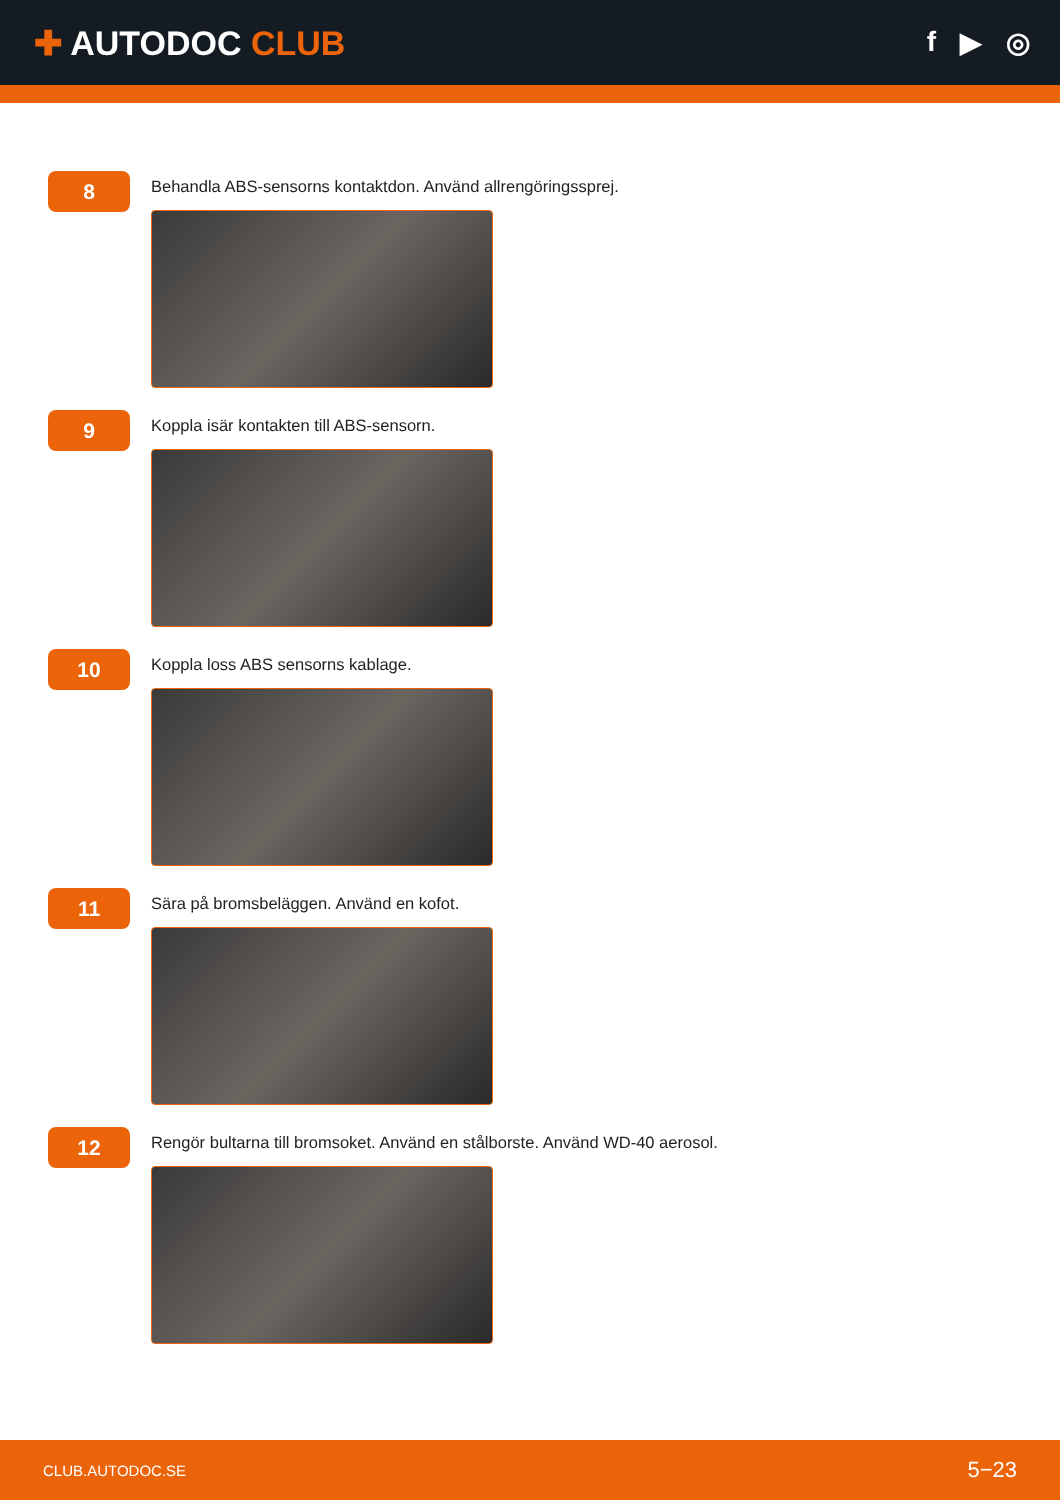✚ AUTODOC CLUB
f ▶ ◎
8
Behandla ABS-sensorns kontaktdon. Använd allrengöringssprej.
9
Koppla isär kontakten till ABS-sensorn.
10
Koppla loss ABS sensorns kablage.
11
Sära på bromsbeläggen. Använd en kofot.
12
Rengör bultarna till bromsoket. Använd en stålborste. Använd WD-40 aerosol.
CLUB.AUTODOC.SE 5−23